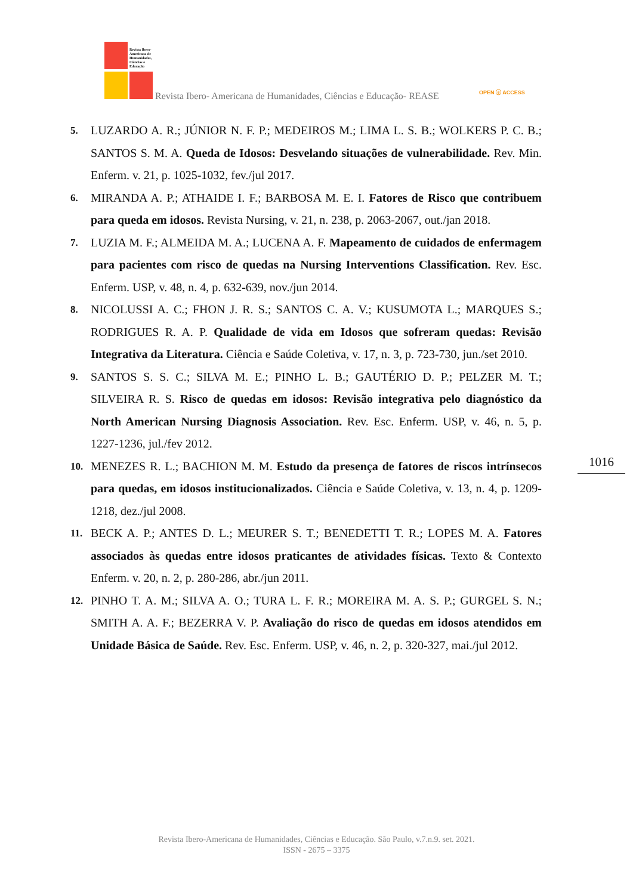Revista Ibero-
Americana de
Humanidades,
Ciências e
Educação
Revista Ibero- Americana de Humanidades, Ciências e Educação- REASE OPEN ⓐ ACCESS
5. LUZARDO A. R.; JÚNIOR N. F. P.; MEDEIROS M.; LIMA L. S. B.; WOLKERS P. C. B.; SANTOS S. M. A. Queda de Idosos: Desvelando situações de vulnerabilidade. Rev. Min. Enferm. v. 21, p. 1025-1032, fev./jul 2017.
6. MIRANDA A. P.; ATHAIDE I. F.; BARBOSA M. E. I. Fatores de Risco que contribuem para queda em idosos. Revista Nursing, v. 21, n. 238, p. 2063-2067, out./jan 2018.
7. LUZIA M. F.; ALMEIDA M. A.; LUCENA A. F. Mapeamento de cuidados de enfermagem para pacientes com risco de quedas na Nursing Interventions Classification. Rev. Esc. Enferm. USP, v. 48, n. 4, p. 632-639, nov./jun 2014.
8. NICOLUSSI A. C.; FHON J. R. S.; SANTOS C. A. V.; KUSUMOTA L.; MARQUES S.; RODRIGUES R. A. P. Qualidade de vida em Idosos que sofreram quedas: Revisão Integrativa da Literatura. Ciência e Saúde Coletiva, v. 17, n. 3, p. 723-730, jun./set 2010.
9. SANTOS S. S. C.; SILVA M. E.; PINHO L. B.; GAUTÉRIO D. P.; PELZER M. T.; SILVEIRA R. S. Risco de quedas em idosos: Revisão integrativa pelo diagnóstico da North American Nursing Diagnosis Association. Rev. Esc. Enferm. USP, v. 46, n. 5, p. 1227-1236, jul./fev 2012.
10. MENEZES R. L.; BACHION M. M. Estudo da presença de fatores de riscos intrínsecos para quedas, em idosos institucionalizados. Ciência e Saúde Coletiva, v. 13, n. 4, p. 1209-1218, dez./jul 2008.
11. BECK A. P.; ANTES D. L.; MEURER S. T.; BENEDETTI T. R.; LOPES M. A. Fatores associados às quedas entre idosos praticantes de atividades físicas. Texto & Contexto Enferm. v. 20, n. 2, p. 280-286, abr./jun 2011.
12. PINHO T. A. M.; SILVA A. O.; TURA L. F. R.; MOREIRA M. A. S. P.; GURGEL S. N.; SMITH A. A. F.; BEZERRA V. P. Avaliação do risco de quedas em idosos atendidos em Unidade Básica de Saúde. Rev. Esc. Enferm. USP, v. 46, n. 2, p. 320-327, mai./jul 2012.
1016
Revista Ibero-Americana de Humanidades, Ciências e Educação. São Paulo, v.7.n.9. set. 2021.
ISSN - 2675 – 3375